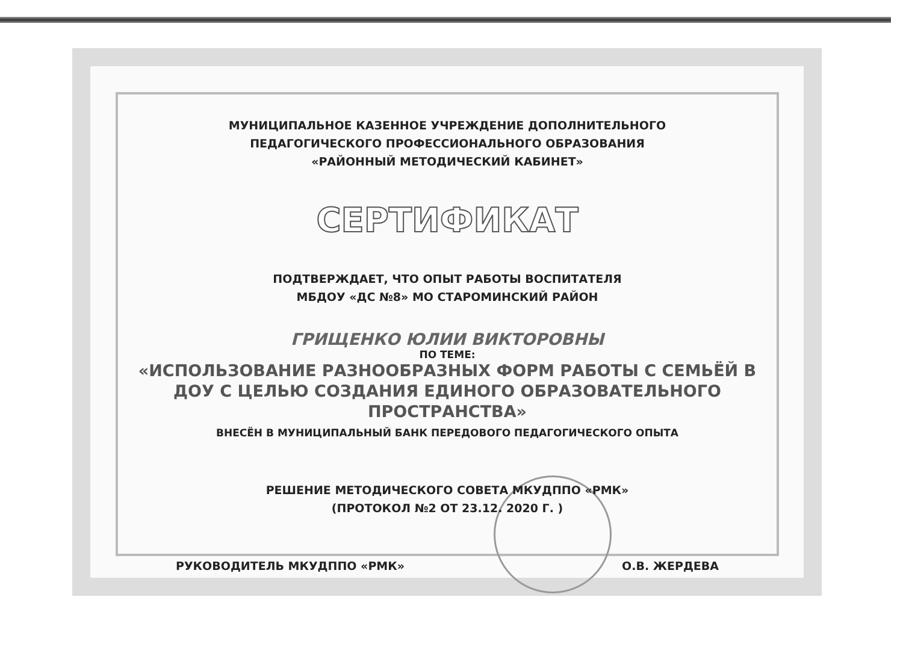МУНИЦИПАЛЬНОЕ КАЗЕННОЕ УЧРЕЖДЕНИЕ ДОПОЛНИТЕЛЬНОГО
ПЕДАГОГИЧЕСКОГО ПРОФЕССИОНАЛЬНОГО ОБРАЗОВАНИЯ
«РАЙОННЫЙ МЕТОДИЧЕСКИЙ КАБИНЕТ»
СЕРТИФИКАТ
ПОДТВЕРЖДАЕТ, ЧТО ОПЫТ РАБОТЫ ВОСПИТАТЕЛЯ
МБДОУ «ДС №8» МО СТАРОМИНСКИЙ РАЙОН
ГРИЩЕНКО ЮЛИИ ВИКТОРОВНЫ
ПО ТЕМЕ:
«ИСПОЛЬЗОВАНИЕ РАЗНООБРАЗНЫХ ФОРМ РАБОТЫ С СЕМЬЁЙ В ДОУ С ЦЕЛЬЮ СОЗДАНИЯ ЕДИНОГО ОБРАЗОВАТЕЛЬНОГО ПРОСТРАНСТВА»
ВНЕСЁН В МУНИЦИПАЛЬНЫЙ БАНК ПЕРЕДОВОГО ПЕДАГОГИЧЕСКОГО ОПЫТА
РЕШЕНИЕ МЕТОДИЧЕСКОГО СОВЕТА МКУДППО «РМК»
(ПРОТОКОЛ №2 ОТ 23.12. 2020 Г. )
РУКОВОДИТЕЛЬ МКУДППО «РМК» О.В. ЖЕРДЕВА